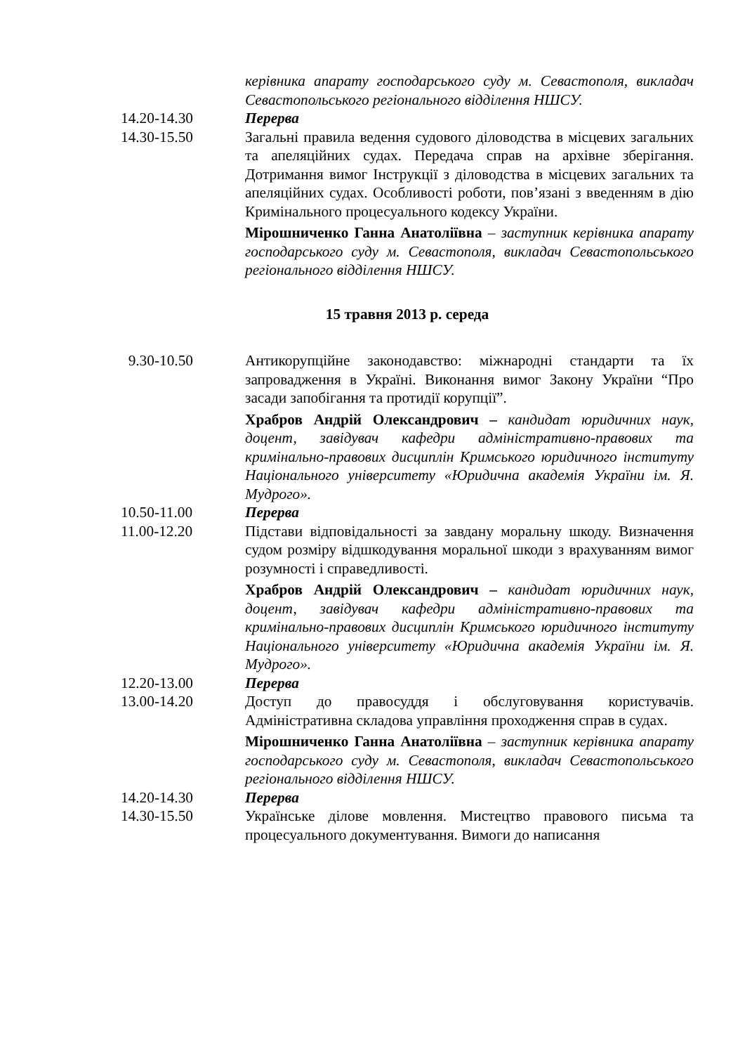керівника апарату господарського суду м. Севастополя, викладач Севастопольського регіонального відділення НШСУ.
14.20-14.30 Перерва
14.30-15.50 Загальні правила ведення судового діловодства в місцевих загальних та апеляційних судах. Передача справ на архівне зберігання. Дотримання вимог Інструкції з діловодства в місцевих загальних та апеляційних судах. Особливості роботи, пов’язані з введенням в дію Кримінального процесуального кодексу України.
Мірошниченко Ганна Анатоліївна – заступник керівника апарату господарського суду м. Севастополя, викладач Севастопольського регіонального відділення НШСУ.
15 травня 2013 р. середа
9.30-10.50 Антикорупційне законодавство: міжнародні стандарти та їх запровадження в Україні. Виконання вимог Закону України “Про засади запобігання та протидії корупції”.
Храбров Андрій Олександрович – кандидат юридичних наук, доцент, завідувач кафедри адміністративно-правових та кримінально-правових дисциплін Кримського юридичного інституту Національного університету «Юридична академія України ім. Я. Мудрого».
10.50-11.00 Перерва
11.00-12.20 Підстави відповідальності за завдану моральну шкоду. Визначення судом розміру відшкодування моральної шкоди з врахуванням вимог розумності і справедливості.
Храбров Андрій Олександрович – кандидат юридичних наук, доцент, завідувач кафедри адміністративно-правових та кримінально-правових дисциплін Кримського юридичного інституту Національного університету «Юридична академія України ім. Я. Мудрого».
12.20-13.00 Перерва
13.00-14.20 Доступ до правосуддя і обслуговування користувачів. Адміністративна складова управління проходження справ в судах.
Мірошниченко Ганна Анатоліївна – заступник керівника апарату господарського суду м. Севастополя, викладач Севастопольського регіонального відділення НШСУ.
14.20-14.30 Перерва
14.30-15.50 Українське ділове мовлення. Мистецтво правового письма та процесуального документування. Вимоги до написання